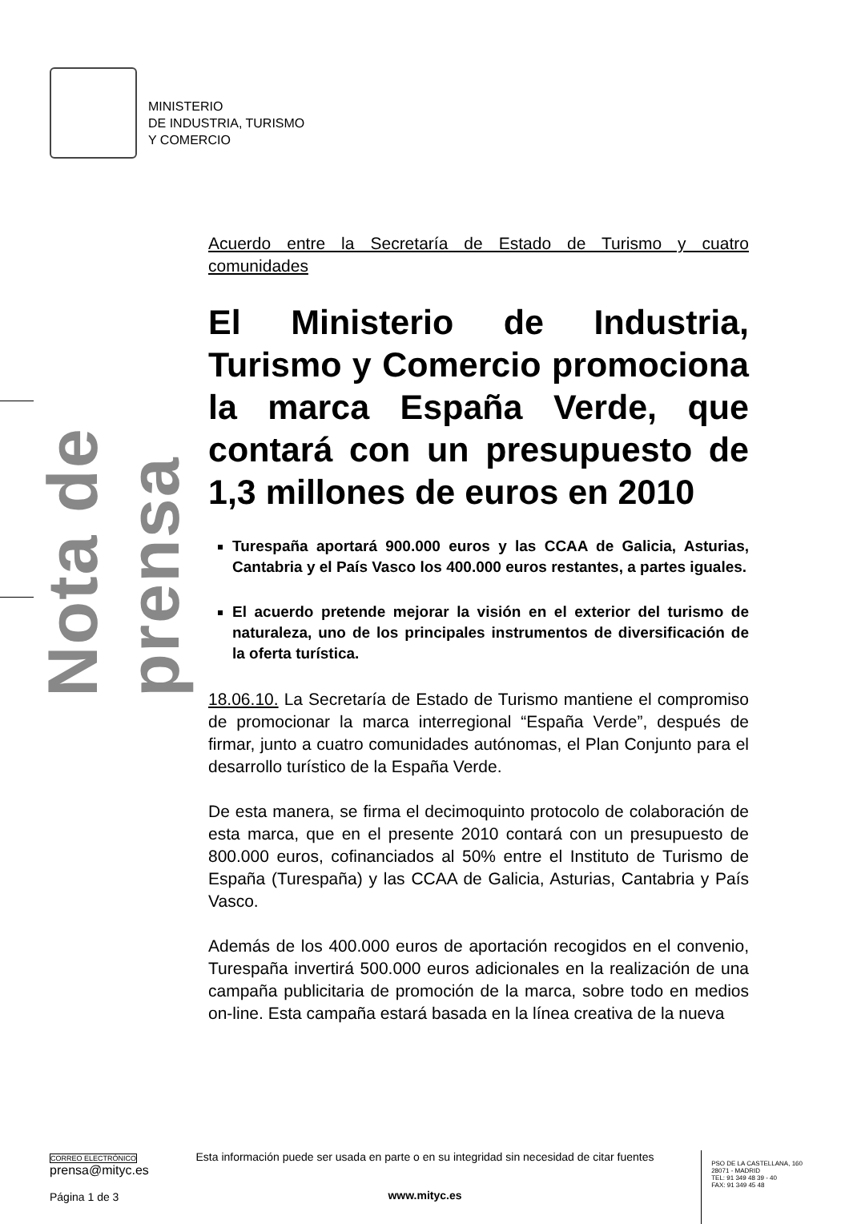MINISTERIO
DE INDUSTRIA, TURISMO
Y COMERCIO
Nota de prensa
Acuerdo entre la Secretaría de Estado de Turismo y cuatro comunidades
El Ministerio de Industria, Turismo y Comercio promociona la marca España Verde, que contará con un presupuesto de 1,3 millones de euros en 2010
Turespaña aportará 900.000 euros y las CCAA de Galicia, Asturias, Cantabria y el País Vasco los 400.000 euros restantes, a partes iguales.
El acuerdo pretende mejorar la visión en el exterior del turismo de naturaleza, uno de los principales instrumentos de diversificación de la oferta turística.
18.06.10. La Secretaría de Estado de Turismo mantiene el compromiso de promocionar la marca interregional “España Verde”, después de firmar, junto a cuatro comunidades autónomas, el Plan Conjunto para el desarrollo turístico de la España Verde.
De esta manera, se firma el decimoquinto protocolo de colaboración de esta marca, que en el presente 2010 contará con un presupuesto de 800.000 euros, cofinanciados al 50% entre el Instituto de Turismo de España (Turespaña) y las CCAA de Galicia, Asturias, Cantabria y País Vasco.
Además de los 400.000 euros de aportación recogidos en el convenio, Turespaña invertirá 500.000 euros adicionales en la realización de una campaña publicitaria de promoción de la marca, sobre todo en medios on-line. Esta campaña estará basada en la línea creativa de la nueva
CORREO ELECTRÓNICO
prensa@mityc.es
Página 1 de 3
Esta información puede ser usada en parte o en su integridad sin necesidad de citar fuentes
www.mityc.es
PSO DE LA CASTELLANA, 160
28071 - MADRID
TEL: 91 349 48 39 - 40
FAX: 91 349 45 48